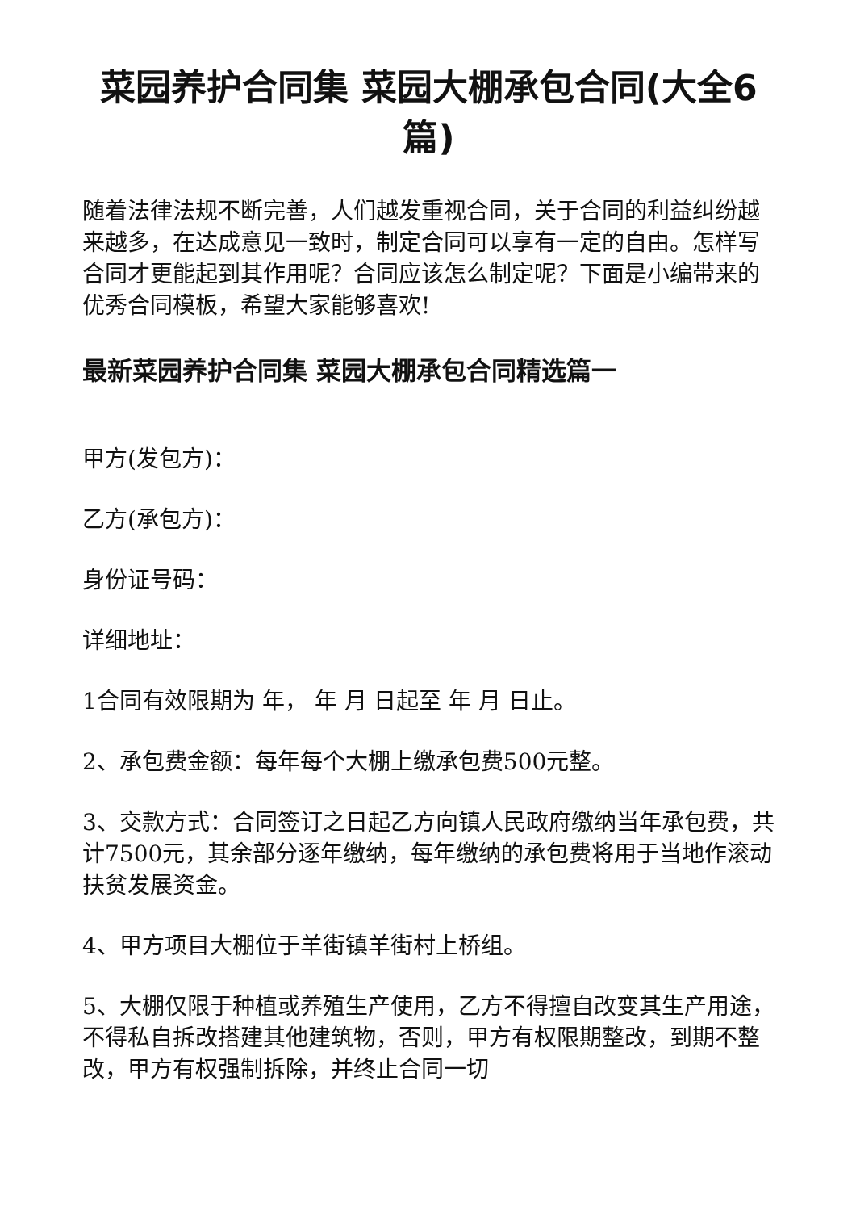菜园养护合同集 菜园大棚承包合同(大全6篇)
随着法律法规不断完善，人们越发重视合同，关于合同的利益纠纷越来越多，在达成意见一致时，制定合同可以享有一定的自由。怎样写合同才更能起到其作用呢？合同应该怎么制定呢？下面是小编带来的优秀合同模板，希望大家能够喜欢!
最新菜园养护合同集 菜园大棚承包合同精选篇一
甲方(发包方)：
乙方(承包方)：
身份证号码：
详细地址：
1合同有效限期为 年， 年 月 日起至 年 月 日止。
2、承包费金额：每年每个大棚上缴承包费500元整。
3、交款方式：合同签订之日起乙方向镇人民政府缴纳当年承包费，共计7500元，其余部分逐年缴纳，每年缴纳的承包费将用于当地作滚动扶贫发展资金。
4、甲方项目大棚位于羊街镇羊街村上桥组。
5、大棚仅限于种植或养殖生产使用，乙方不得擅自改变其生产用途，不得私自拆改搭建其他建筑物，否则，甲方有权限期整改，到期不整改，甲方有权强制拆除，并终止合同一切